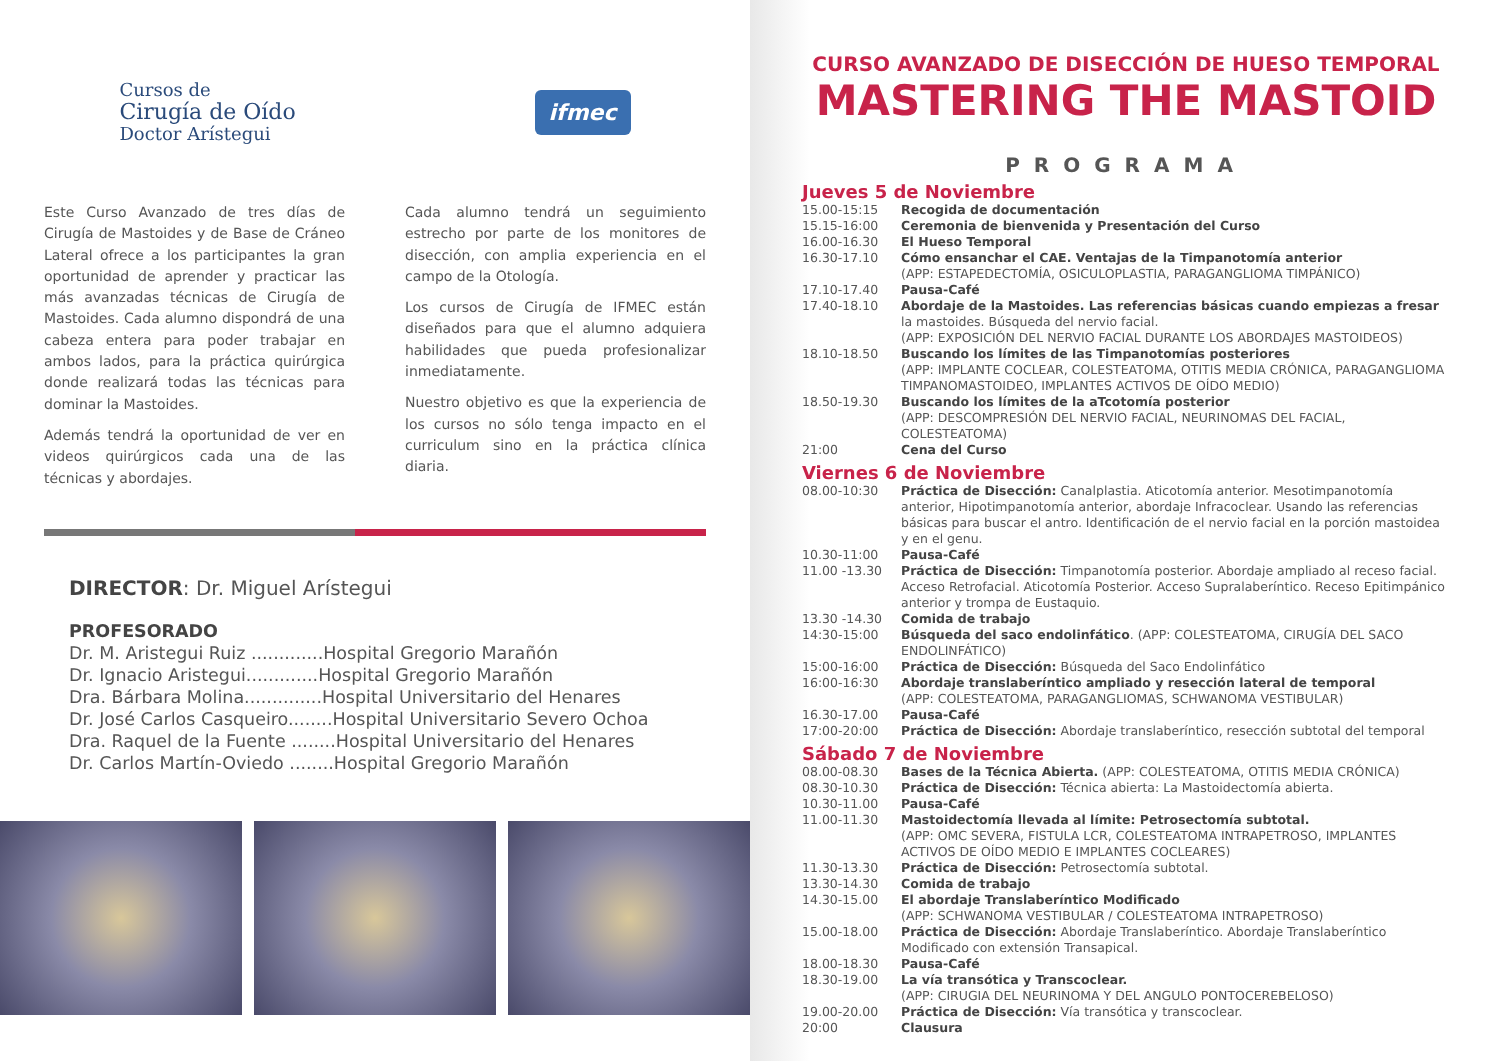Cursos de
Cirugía de Oído
Doctor Arístegui
ifmec
Este Curso Avanzado de tres días de Cirugía de Mastoides y de Base de Cráneo Lateral ofrece a los participantes la gran oportunidad de aprender y practicar las más avanzadas técnicas de Cirugía de Mastoides. Cada alumno dispondrá de una cabeza entera para poder trabajar en ambos lados, para la práctica quirúrgica donde realizará todas las técnicas para dominar la Mastoides.
Además tendrá la oportunidad de ver en videos quirúrgicos cada una de las técnicas y abordajes.
Cada alumno tendrá un seguimiento estrecho por parte de los monitores de disección, con amplia experiencia en el campo de la Otología.
Los cursos de Cirugía de IFMEC están diseñados para que el alumno adquiera habilidades que pueda profesionalizar inmediatamente.
Nuestro objetivo es que la experiencia de los cursos no sólo tenga impacto en el curriculum sino en la práctica clínica diaria.
DIRECTOR: Dr. Miguel Arístegui
PROFESORADO
Dr. M. Aristegui Ruiz .............Hospital Gregorio Marañón
Dr. Ignacio Aristegui.............Hospital Gregorio Marañón
Dra. Bárbara Molina..............Hospital Universitario del Henares
Dr. José Carlos Casqueiro........Hospital Universitario Severo Ochoa
Dra. Raquel de la Fuente ........Hospital Universitario del Henares
Dr. Carlos Martín-Oviedo ........Hospital Gregorio Marañón
CURSO AVANZADO DE DISECCIÓN DE HUESO TEMPORAL
MASTERING THE MASTOID
PROGRAMA
Jueves 5 de Noviembre
| 15.00-15:15 | Recogida de documentación |
| 15.15-16:00 | Ceremonia de bienvenida y Presentación del Curso |
| 16.00-16.30 | El Hueso Temporal |
| 16.30-17.10 | Cómo ensanchar el CAE. Ventajas de la Timpanotomía anterior (APP: ESTAPEDECTOMÍA, OSICULOPLASTIA, PARAGANGLIOMA TIMPÁNICO) |
| 17.10-17.40 | Pausa-Café |
| 17.40-18.10 | Abordaje de la Mastoides. Las referencias básicas cuando empiezas a fresar la mastoides. Búsqueda del nervio facial. (APP: EXPOSICIÓN DEL NERVIO FACIAL DURANTE LOS ABORDAJES MASTOIDEOS) |
| 18.10-18.50 | Buscando los límites de las Timpanotomías posteriores (APP: IMPLANTE COCLEAR, COLESTEATOMA, OTITIS MEDIA CRÓNICA, PARAGANGLIOMA TIMPANOMASTOIDEO, IMPLANTES ACTIVOS DE OÍDO MEDIO) |
| 18.50-19.30 | Buscando los límites de la aTcotomía posterior (APP: DESCOMPRESIÓN DEL NERVIO FACIAL, NEURINOMAS DEL FACIAL, COLESTEATOMA) |
| 21:00 | Cena del Curso |
Viernes 6 de Noviembre
| 08.00-10:30 | Práctica de Disección: Canalplastia. Aticotomía anterior. Mesotimpanotomía anterior, Hipotimpanotomía anterior, abordaje Infracoclear. Usando las referencias básicas para buscar el antro. Identificación de el nervio facial en la porción mastoidea y en el genu. |
| 10.30-11:00 | Pausa-Café |
| 11.00 -13.30 | Práctica de Disección: Timpanotomía posterior. Abordaje ampliado al receso facial. Acceso Retrofacial. Aticotomía Posterior. Acceso Supralaberíntico. Receso Epitimpánico anterior y trompa de Eustaquio. |
| 13.30 -14.30 | Comida de trabajo |
| 14:30-15:00 | Búsqueda del saco endolinfático . (APP: COLESTEATOMA, CIRUGÍA DEL SACO ENDOLINFÁTICO) |
| 15:00-16:00 | Práctica de Disección: Búsqueda del Saco Endolinfático |
| 16:00-16:30 | Abordaje translaberíntico ampliado y resección lateral de temporal (APP: COLESTEATOMA, PARAGANGLIOMAS, SCHWANOMA VESTIBULAR) |
| 16.30-17.00 | Pausa-Café |
| 17:00-20:00 | Práctica de Disección: Abordaje translaberíntico, resección subtotal del temporal |
Sábado 7 de Noviembre
| 08.00-08.30 | Bases de la Técnica Abierta. (APP: COLESTEATOMA, OTITIS MEDIA CRÓNICA) |
| 08.30-10.30 | Práctica de Disección: Técnica abierta: La Mastoidectomía abierta. |
| 10.30-11.00 | Pausa-Café |
| 11.00-11.30 | Mastoidectomía llevada al límite: Petrosectomía subtotal. (APP: OMC SEVERA, FISTULA LCR, COLESTEATOMA INTRAPETROSO, IMPLANTES ACTIVOS DE OÍDO MEDIO E IMPLANTES COCLEARES) |
| 11.30-13.30 | Práctica de Disección: Petrosectomía subtotal. |
| 13.30-14.30 | Comida de trabajo |
| 14.30-15.00 | El abordaje Translaberíntico Modificado (APP: SCHWANOMA VESTIBULAR / COLESTEATOMA INTRAPETROSO) |
| 15.00-18.00 | Práctica de Disección: Abordaje Translaberíntico. Abordaje Translaberíntico Modificado con extensión Transapical. |
| 18.00-18.30 | Pausa-Café |
| 18.30-19.00 | La vía transótica y Transcoclear. (APP: CIRUGIA DEL NEURINOMA Y DEL ANGULO PONTOCEREBELOSO) |
| 19.00-20.00 | Práctica de Disección: Vía transótica y transcoclear. |
| 20:00 | Clausura |